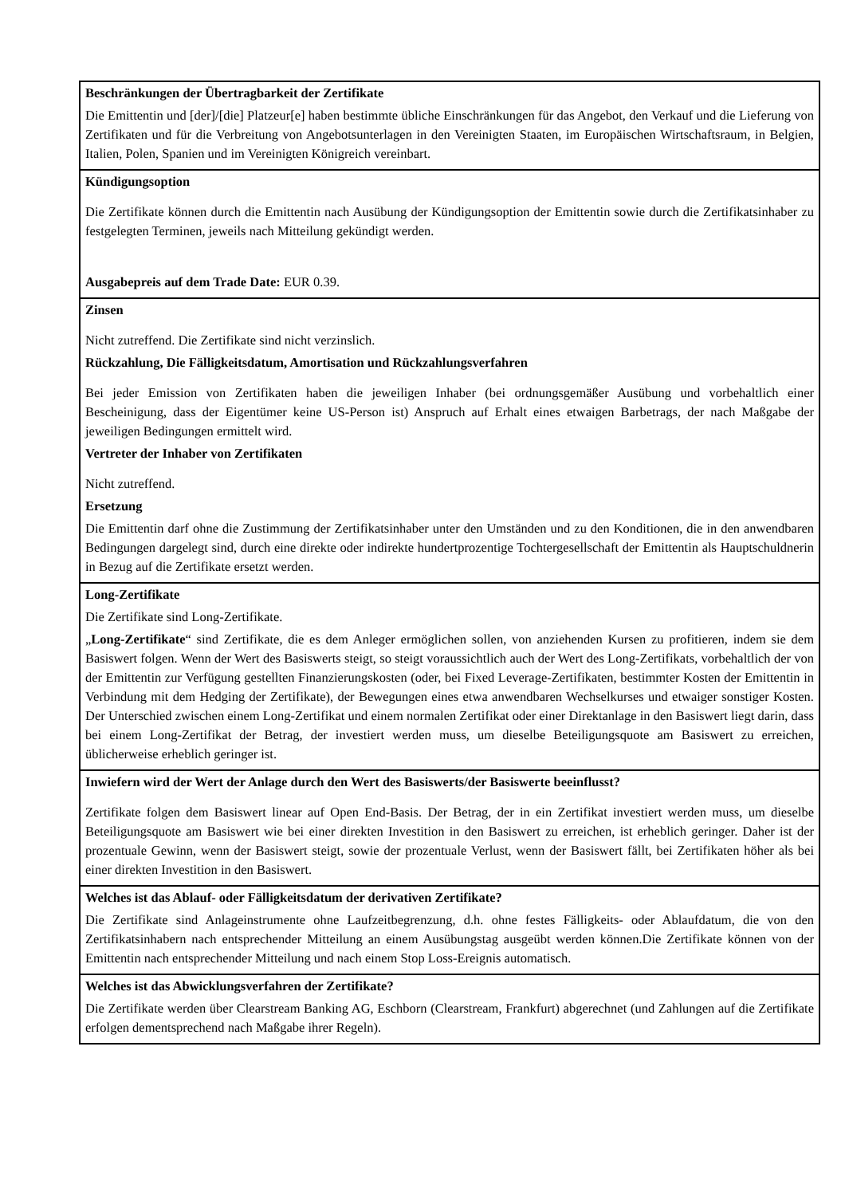| Beschränkungen der Übertragbarkeit der Zertifikate Die Emittentin und [der]/[die] Platzeur[e] haben bestimmte übliche Einschränkungen für das Angebot, den Verkauf und die Lieferung von Zertifikaten und für die Verbreitung von Angebotsunterlagen in den Vereinigten Staaten, im Europäischen Wirtschaftsraum, in Belgien, Italien, Polen, Spanien und im Vereinigten Königreich vereinbart. |
| Kündigungsoption Die Zertifikate können durch die Emittentin nach Ausübung der Kündigungsoption der Emittentin sowie durch die Zertifikatsinhaber zu festgelegten Terminen, jeweils nach Mitteilung gekündigt werden. Ausgabepreis auf dem Trade Date: EUR 0.39. |
| Zinsen Nicht zutreffend. Die Zertifikate sind nicht verzinslich. Rückzahlung, Die Fälligkeitsdatum, Amortisation und Rückzahlungsverfahren Bei jeder Emission von Zertifikaten haben die jeweiligen Inhaber (bei ordnungsgemäßer Ausübung und vorbehaltlich einer Bescheinigung, dass der Eigentümer keine US-Person ist) Anspruch auf Erhalt eines etwaigen Barbetrags, der nach Maßgabe der jeweiligen Bedingungen ermittelt wird. Vertreter der Inhaber von Zertifikaten Nicht zutreffend. Ersetzung Die Emittentin darf ohne die Zustimmung der Zertifikatsinhaber unter den Umständen und zu den Konditionen, die in den anwendbaren Bedingungen dargelegt sind, durch eine direkte oder indirekte hundertprozentige Tochtergesellschaft der Emittentin als Hauptschuldnerin in Bezug auf die Zertifikate ersetzt werden. |
| Long-Zertifikate Die Zertifikate sind Long-Zertifikate. „ Long-Zertifikate “ sind Zertifikate, die es dem Anleger ermöglichen sollen, von anziehenden Kursen zu profitieren, indem sie dem Basiswert folgen. Wenn der Wert des Basiswerts steigt, so steigt voraussichtlich auch der Wert des Long-Zertifikats, vorbehaltlich der von der Emittentin zur Verfügung gestellten Finanzierungskosten (oder, bei Fixed Leverage-Zertifikaten, bestimmter Kosten der Emittentin in Verbindung mit dem Hedging der Zertifikate), der Bewegungen eines etwa anwendbaren Wechselkurses und etwaiger sonstiger Kosten. Der Unterschied zwischen einem Long-Zertifikat und einem normalen Zertifikat oder einer Direktanlage in den Basiswert liegt darin, dass bei einem Long-Zertifikat der Betrag, der investiert werden muss, um dieselbe Beteiligungsquote am Basiswert zu erreichen, üblicherweise erheblich geringer ist. |
| Inwiefern wird der Wert der Anlage durch den Wert des Basiswerts/der Basiswerte beeinflusst? Zertifikate folgen dem Basiswert linear auf Open End-Basis. Der Betrag, der in ein Zertifikat investiert werden muss, um dieselbe Beteiligungsquote am Basiswert wie bei einer direkten Investition in den Basiswert zu erreichen, ist erheblich geringer. Daher ist der prozentuale Gewinn, wenn der Basiswert steigt, sowie der prozentuale Verlust, wenn der Basiswert fällt, bei Zertifikaten höher als bei einer direkten Investition in den Basiswert. |
| Welches ist das Ablauf- oder Fälligkeitsdatum der derivativen Zertifikate? Die Zertifikate sind Anlageinstrumente ohne Laufzeitbegrenzung, d.h. ohne festes Fälligkeits- oder Ablaufdatum, die von den Zertifikatsinhabern nach entsprechender Mitteilung an einem Ausübungstag ausgeübt werden können.Die Zertifikate können von der Emittentin nach entsprechender Mitteilung und nach einem Stop Loss-Ereignis automatisch. |
| Welches ist das Abwicklungsverfahren der Zertifikate? Die Zertifikate werden über Clearstream Banking AG, Eschborn (Clearstream, Frankfurt) abgerechnet (und Zahlungen auf die Zertifikate erfolgen dementsprechend nach Maßgabe ihrer Regeln). |